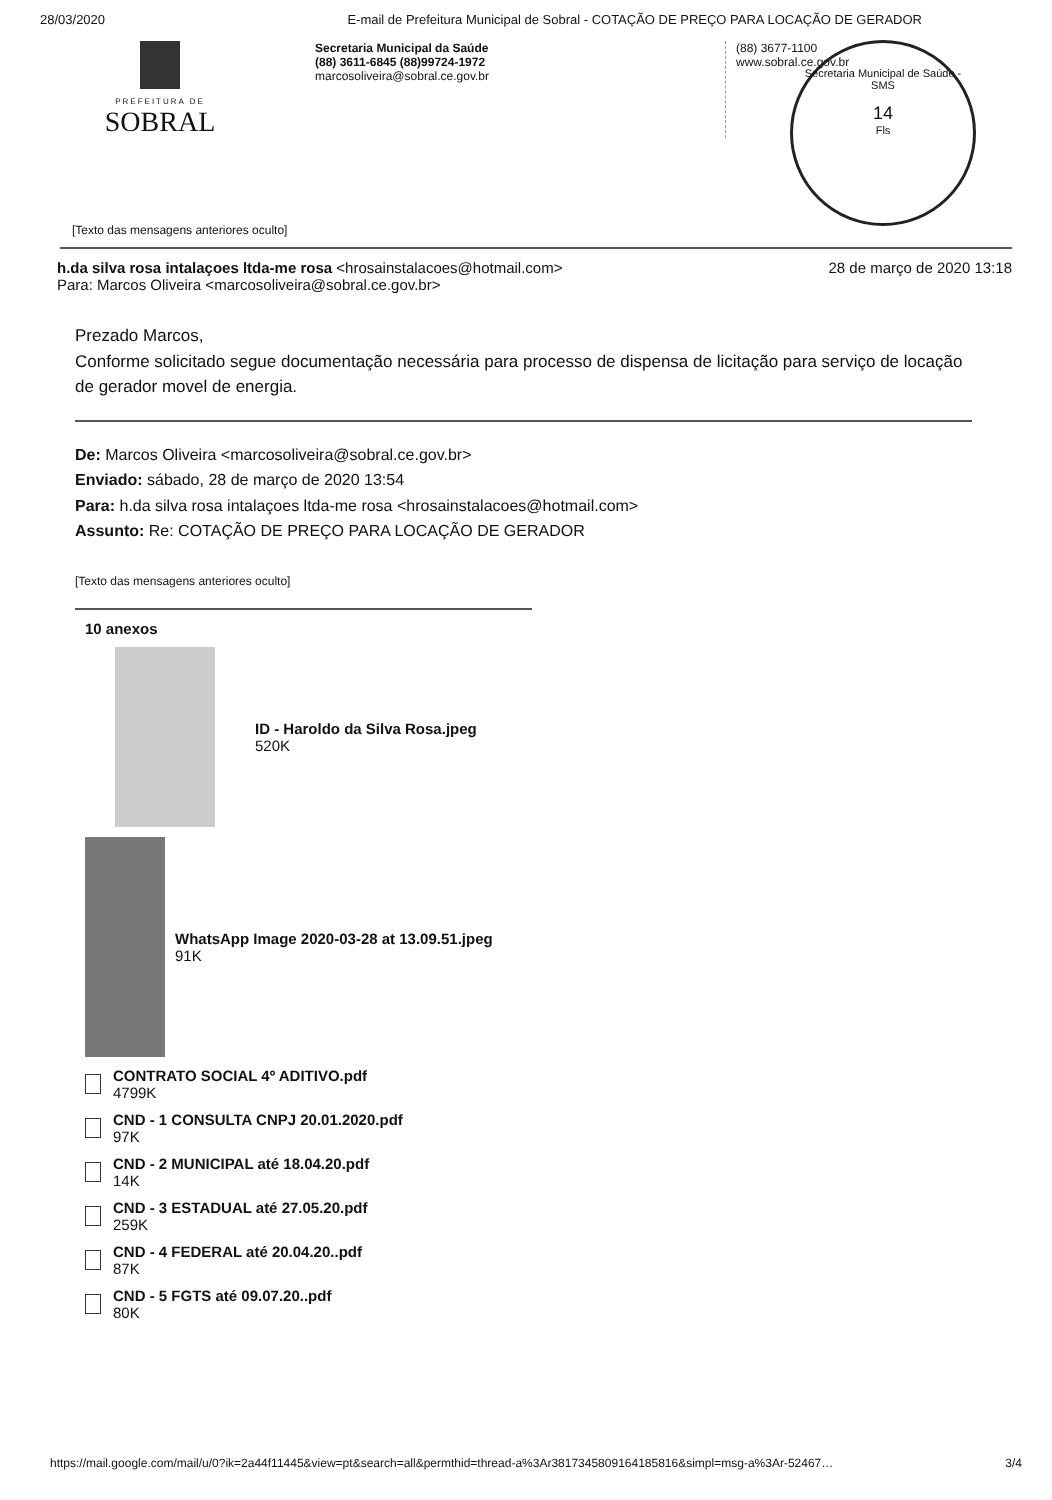28/03/2020 E-mail de Prefeitura Municipal de Sobral - COTAÇÃO DE PREÇO PARA LOCAÇÃO DE GERADOR
PREFEITURA DE
SOBRAL
Secretaria Municipal da Saúde
(88) 3611-6845 (88)99724-1972
marcosoliveira@sobral.ce.gov.br
(88) 3677-1100
www.sobral.ce.gov.br
Secretaria Municipal de Saúde - SMS
14
Fls
[Texto das mensagens anteriores oculto]
h.da silva rosa intalaçoes ltda-me rosa <hrosainstalacoes@hotmail.com>
Para: Marcos Oliveira <marcosoliveira@sobral.ce.gov.br> 28 de março de 2020 13:18
Prezado Marcos,
Conforme solicitado segue documentação necessária para processo de dispensa de licitação para serviço de locação de gerador movel de energia.
De: Marcos Oliveira <marcosoliveira@sobral.ce.gov.br>
Enviado: sábado, 28 de março de 2020 13:54
Para: h.da silva rosa intalaçoes ltda-me rosa <hrosainstalacoes@hotmail.com>
Assunto: Re: COTAÇÃO DE PREÇO PARA LOCAÇÃO DE GERADOR
[Texto das mensagens anteriores oculto]
10 anexos
ID - Haroldo da Silva Rosa.jpeg
520K
WhatsApp Image 2020-03-28 at 13.09.51.jpeg
91K
CONTRATO SOCIAL 4º ADITIVO.pdf
4799K
CND - 1 CONSULTA CNPJ 20.01.2020.pdf
97K
CND - 2 MUNICIPAL até 18.04.20.pdf
14K
CND - 3 ESTADUAL até 27.05.20.pdf
259K
CND - 4 FEDERAL até 20.04.20..pdf
87K
CND - 5 FGTS até 09.07.20..pdf
80K
https://mail.google.com/mail/u/0?ik=2a44f11445&view=pt&search=all&permthid=thread-a%3Ar3817345809164185816&simpl=msg-a%3Ar-52467… 3/4